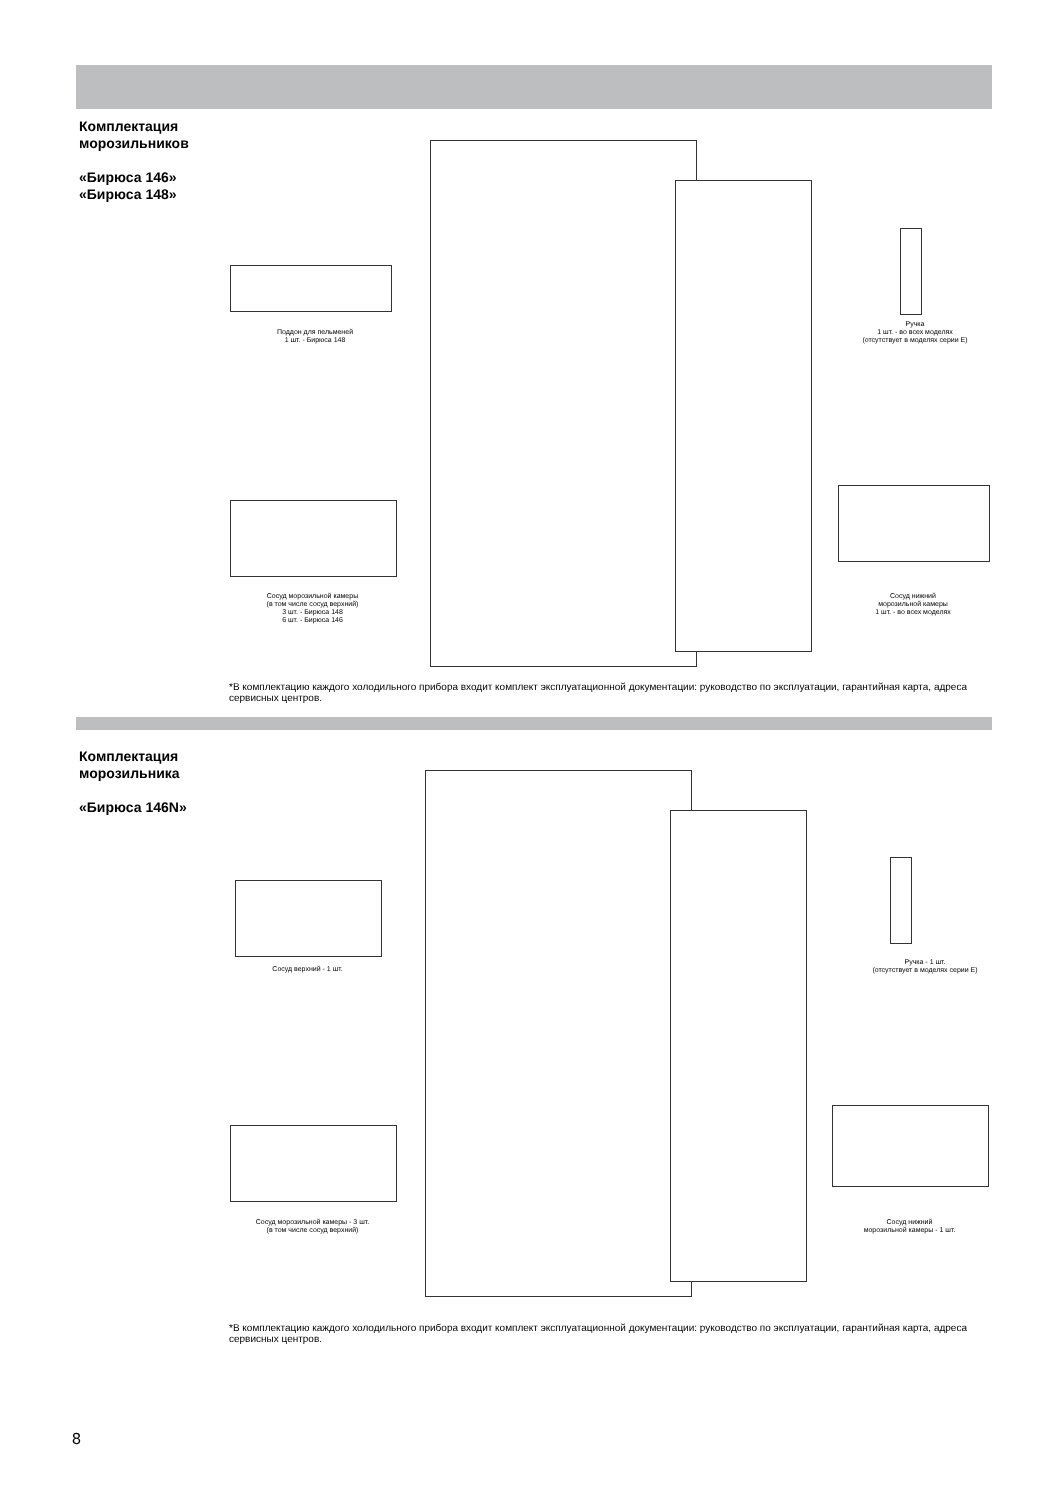Комплектация
морозильников
«Бирюса 146»
«Бирюса 148»
Поддон для пельменей
1 шт. - Бирюса 148
Ручка
1 шт. - во всех моделях
(отсутствует в моделях серии Е)
Сосуд морозильной камеры
(в том числе сосуд верхний)
3 шт. - Бирюса 148
6 шт. - Бирюса 146
Сосуд нижний
морозильной камеры
1 шт. - во всех моделях
*В комплектацию каждого холодильного прибора входит комплект эксплуатационной документации: руководство по эксплуатации, гарантийная карта, адреса сервисных центров.
Комплектация
морозильника
«Бирюса 146N»
Сосуд верхний - 1 шт.
Ручка - 1 шт.
(отсутствует в моделях серии Е)
Сосуд морозильной камеры - 3 шт.
(в том числе сосуд верхний)
Сосуд нижний
морозильной камеры - 1 шт.
*В комплектацию каждого холодильного прибора входит комплект эксплуатационной документации: руководство по эксплуатации, гарантийная карта, адреса сервисных центров.
8